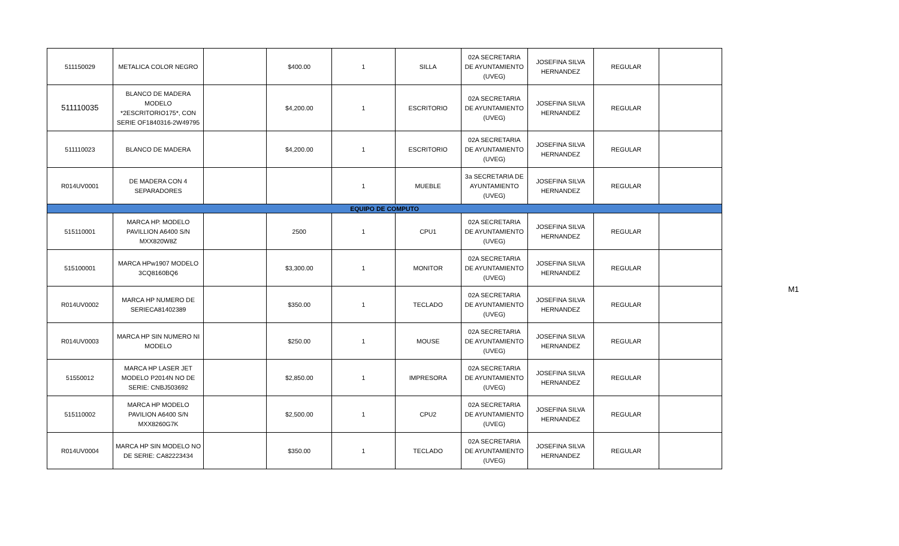| 511150029 | METALICA COLOR NEGRO | | $400.00 | 1 | SILLA | 02A SECRETARIA DE AYUNTAMIENTO (UVEG) | JOSEFINA SILVA HERNANDEZ | REGULAR | |
| 511110035 | BLANCO DE MADERA MODELO *2ESCRITORIO175*, CON SERIE OF1840316-2W49795 | | $4,200.00 | 1 | ESCRITORIO | 02A SECRETARIA DE AYUNTAMIENTO (UVEG) | JOSEFINA SILVA HERNANDEZ | REGULAR | |
| 511110023 | BLANCO DE MADERA | | $4,200.00 | 1 | ESCRITORIO | 02A SECRETARIA DE AYUNTAMIENTO (UVEG) | JOSEFINA SILVA HERNANDEZ | REGULAR | |
| R014UV0001 | DE MADERA CON 4 SEPARADORES | | | 1 | MUEBLE | 3a SECRETARIA DE AYUNTAMIENTO (UVEG) | JOSEFINA SILVA HERNANDEZ | REGULAR | |
| EQUIPO DE COMPUTO | | | | | | | | | |
| 515110001 | MARCA HP. MODELO PAVILLION A6400 S/N MXX820W8Z | | 2500 | 1 | CPU1 | 02A SECRETARIA DE AYUNTAMIENTO (UVEG) | JOSEFINA SILVA HERNANDEZ | REGULAR | |
| 515100001 | MARCA HPw1907 MODELO 3CQ8160BQ6 | | $3,300.00 | 1 | MONITOR | 02A SECRETARIA DE AYUNTAMIENTO (UVEG) | JOSEFINA SILVA HERNANDEZ | REGULAR | |
| R014UV0002 | MARCA HP NUMERO DE SERIECA81402389 | | $350.00 | 1 | TECLADO | 02A SECRETARIA DE AYUNTAMIENTO (UVEG) | JOSEFINA SILVA HERNANDEZ | REGULAR | |
| R014UV0003 | MARCA HP SIN NUMERO NI MODELO | | $250.00 | 1 | MOUSE | 02A SECRETARIA DE AYUNTAMIENTO (UVEG) | JOSEFINA SILVA HERNANDEZ | REGULAR | |
| 51550012 | MARCA HP LASER JET MODELO P2014N NO DE SERIE: CNBJ503692 | | $2,850.00 | 1 | IMPRESORA | 02A SECRETARIA DE AYUNTAMIENTO (UVEG) | JOSEFINA SILVA HERNANDEZ | REGULAR | |
| 515110002 | MARCA HP MODELO PAVILION A6400 S/N MXX8260G7K | | $2,500.00 | 1 | CPU2 | 02A SECRETARIA DE AYUNTAMIENTO (UVEG) | JOSEFINA SILVA HERNANDEZ | REGULAR | |
| R014UV0004 | MARCA HP SIN MODELO NO DE SERIE: CA82223434 | | $350.00 | 1 | TECLADO | 02A SECRETARIA DE AYUNTAMIENTO (UVEG) | JOSEFINA SILVA HERNANDEZ | REGULAR | |
M1